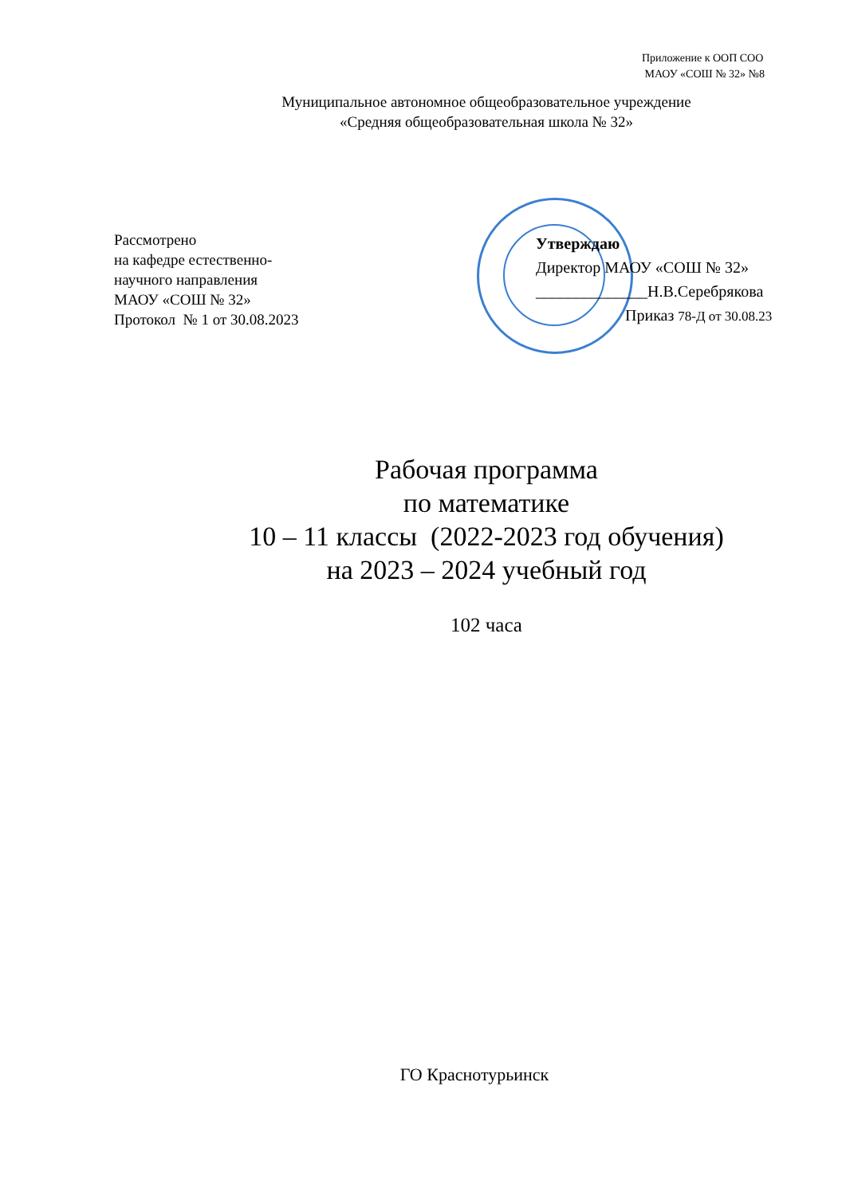Приложение к ООП СОО
МАОУ «СОШ № 32» №8
Муниципальное автономное общеобразовательное учреждение
«Средняя общеобразовательная школа № 32»
Рассмотрено
на кафедре естественно-
научного направления
МАОУ «СОШ № 32»
Протокол № 1 от 30.08.2023
Утверждаю
Директор МАОУ «СОШ № 32»
______________Н.В.Серебрякова
Приказ 78-Д от 30.08.23
Рабочая программа
по математике
10 – 11 классы (2022-2023 год обучения)
на 2023 – 2024 учебный год
102 часа
ГО Краснотурьинск